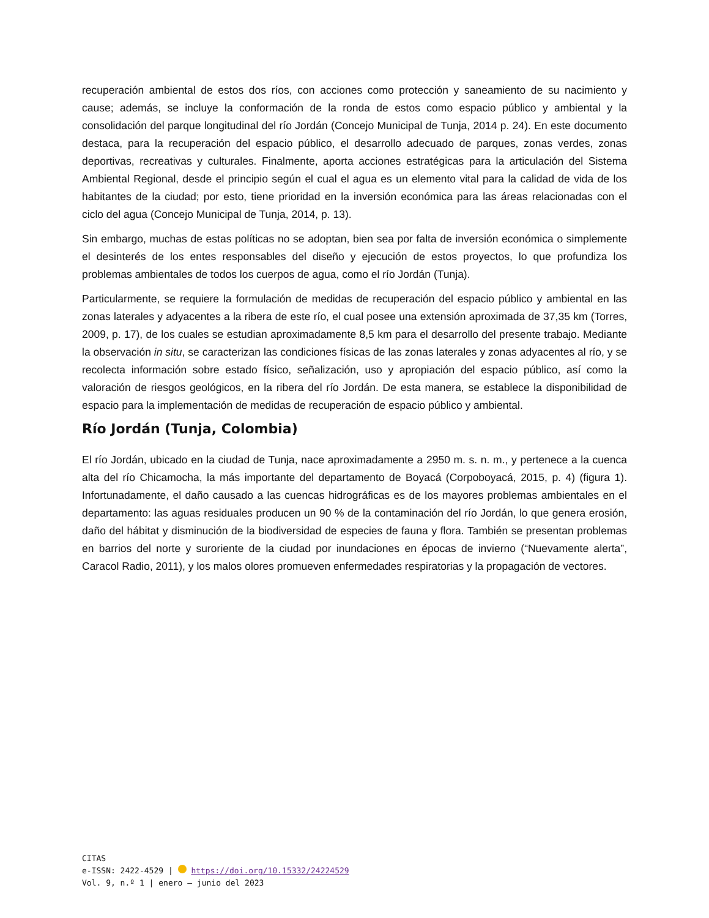recuperación ambiental de estos dos ríos, con acciones como protección y saneamiento de su nacimiento y cause; además, se incluye la conformación de la ronda de estos como espacio público y ambiental y la consolidación del parque longitudinal del río Jordán (Concejo Municipal de Tunja, 2014 p. 24). En este documento destaca, para la recuperación del espacio público, el desarrollo adecuado de parques, zonas verdes, zonas deportivas, recreativas y culturales. Finalmente, aporta acciones estratégicas para la articulación del Sistema Ambiental Regional, desde el principio según el cual el agua es un elemento vital para la calidad de vida de los habitantes de la ciudad; por esto, tiene prioridad en la inversión económica para las áreas relacionadas con el ciclo del agua (Concejo Municipal de Tunja, 2014, p. 13).
Sin embargo, muchas de estas políticas no se adoptan, bien sea por falta de inversión económica o simplemente el desinterés de los entes responsables del diseño y ejecución de estos proyectos, lo que profundiza los problemas ambientales de todos los cuerpos de agua, como el río Jordán (Tunja).
Particularmente, se requiere la formulación de medidas de recuperación del espacio público y ambiental en las zonas laterales y adyacentes a la ribera de este río, el cual posee una extensión aproximada de 37,35 km (Torres, 2009, p. 17), de los cuales se estudian aproximadamente 8,5 km para el desarrollo del presente trabajo. Mediante la observación in situ, se caracterizan las condiciones físicas de las zonas laterales y zonas adyacentes al río, y se recolecta información sobre estado físico, señalización, uso y apropiación del espacio público, así como la valoración de riesgos geológicos, en la ribera del río Jordán. De esta manera, se establece la disponibilidad de espacio para la implementación de medidas de recuperación de espacio público y ambiental.
Río Jordán (Tunja, Colombia)
El río Jordán, ubicado en la ciudad de Tunja, nace aproximadamente a 2950 m. s. n. m., y pertenece a la cuenca alta del río Chicamocha, la más importante del departamento de Boyacá (Corpoboyacá, 2015, p. 4) (figura 1). Infortunadamente, el daño causado a las cuencas hidrográficas es de los mayores problemas ambientales en el departamento: las aguas residuales producen un 90 % de la contaminación del río Jordán, lo que genera erosión, daño del hábitat y disminución de la biodiversidad de especies de fauna y flora. También se presentan problemas en barrios del norte y suroriente de la ciudad por inundaciones en épocas de invierno (“Nuevamente alerta”, Caracol Radio, 2011), y los malos olores promueven enfermedades respiratorias y la propagación de vectores.
CITAS
e-ISSN: 2422-4529 | https://doi.org/10.15332/24224529
Vol. 9, n.º 1 | enero – junio del 2023